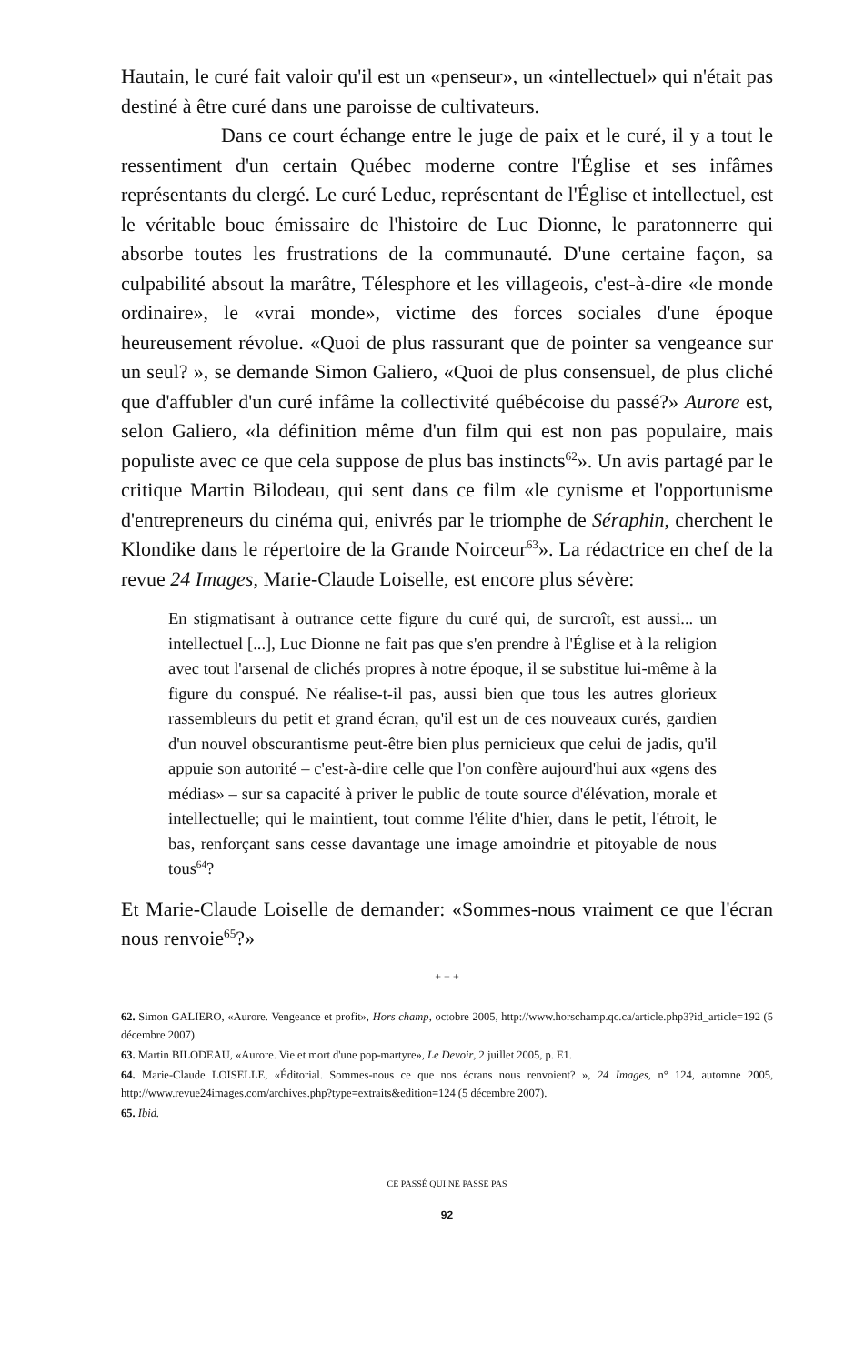Hautain, le curé fait valoir qu'il est un «penseur», un «intellectuel» qui n'était pas destiné à être curé dans une paroisse de cultivateurs.
Dans ce court échange entre le juge de paix et le curé, il y a tout le ressentiment d'un certain Québec moderne contre l'Église et ses infâmes représentants du clergé. Le curé Leduc, représentant de l'Église et intellectuel, est le véritable bouc émissaire de l'histoire de Luc Dionne, le paratonnerre qui absorbe toutes les frustrations de la communauté. D'une certaine façon, sa culpabilité absout la marâtre, Télesphore et les villageois, c'est-à-dire «le monde ordinaire», le «vrai monde», victime des forces sociales d'une époque heureusement révolue. «Quoi de plus rassurant que de pointer sa vengeance sur un seul? », se demande Simon Galiero, «Quoi de plus consensuel, de plus cliché que d'affubler d'un curé infâme la collectivité québécoise du passé?» Aurore est, selon Galiero, «la définition même d'un film qui est non pas populaire, mais populiste avec ce que cela suppose de plus bas instincts<sup>62</sup>». Un avis partagé par le critique Martin Bilodeau, qui sent dans ce film «le cynisme et l'opportunisme d'entrepreneurs du cinéma qui, enivrés par le triomphe de Séraphin, cherchent le Klondike dans le répertoire de la Grande Noirceur<sup>63</sup>». La rédactrice en chef de la revue 24 Images, Marie-Claude Loiselle, est encore plus sévère:
En stigmatisant à outrance cette figure du curé qui, de surcroît, est aussi... un intellectuel [...], Luc Dionne ne fait pas que s'en prendre à l'Église et à la religion avec tout l'arsenal de clichés propres à notre époque, il se substitue lui-même à la figure du conspué. Ne réalise-t-il pas, aussi bien que tous les autres glorieux rassembleurs du petit et grand écran, qu'il est un de ces nouveaux curés, gardien d'un nouvel obscurantisme peut-être bien plus pernicieux que celui de jadis, qu'il appuie son autorité – c'est-à-dire celle que l'on confère aujourd'hui aux «gens des médias» – sur sa capacité à priver le public de toute source d'élévation, morale et intellectuelle; qui le maintient, tout comme l'élite d'hier, dans le petit, l'étroit, le bas, renforçant sans cesse davantage une image amoindrie et pitoyable de nous tous<sup>64</sup>?
Et Marie-Claude Loiselle de demander: «Sommes-nous vraiment ce que l'écran nous renvoie<sup>65</sup>?»
+ + +
62. Simon GALIERO, «Aurore. Vengeance et profit», Hors champ, octobre 2005, http://www.horschamp.qc.ca/article.php3?id_article=192 (5 décembre 2007).
63. Martin BILODEAU, «Aurore. Vie et mort d'une pop-martyre», Le Devoir, 2 juillet 2005, p. E1.
64. Marie-Claude LOISELLE, «Éditorial. Sommes-nous ce que nos écrans nous renvoient? », 24 Images, n° 124, automne 2005, http://www.revue24images.com/archives.php?type=extraits&edition=124 (5 décembre 2007).
65. Ibid.
CE PASSÉ QUI NE PASSE PAS
92